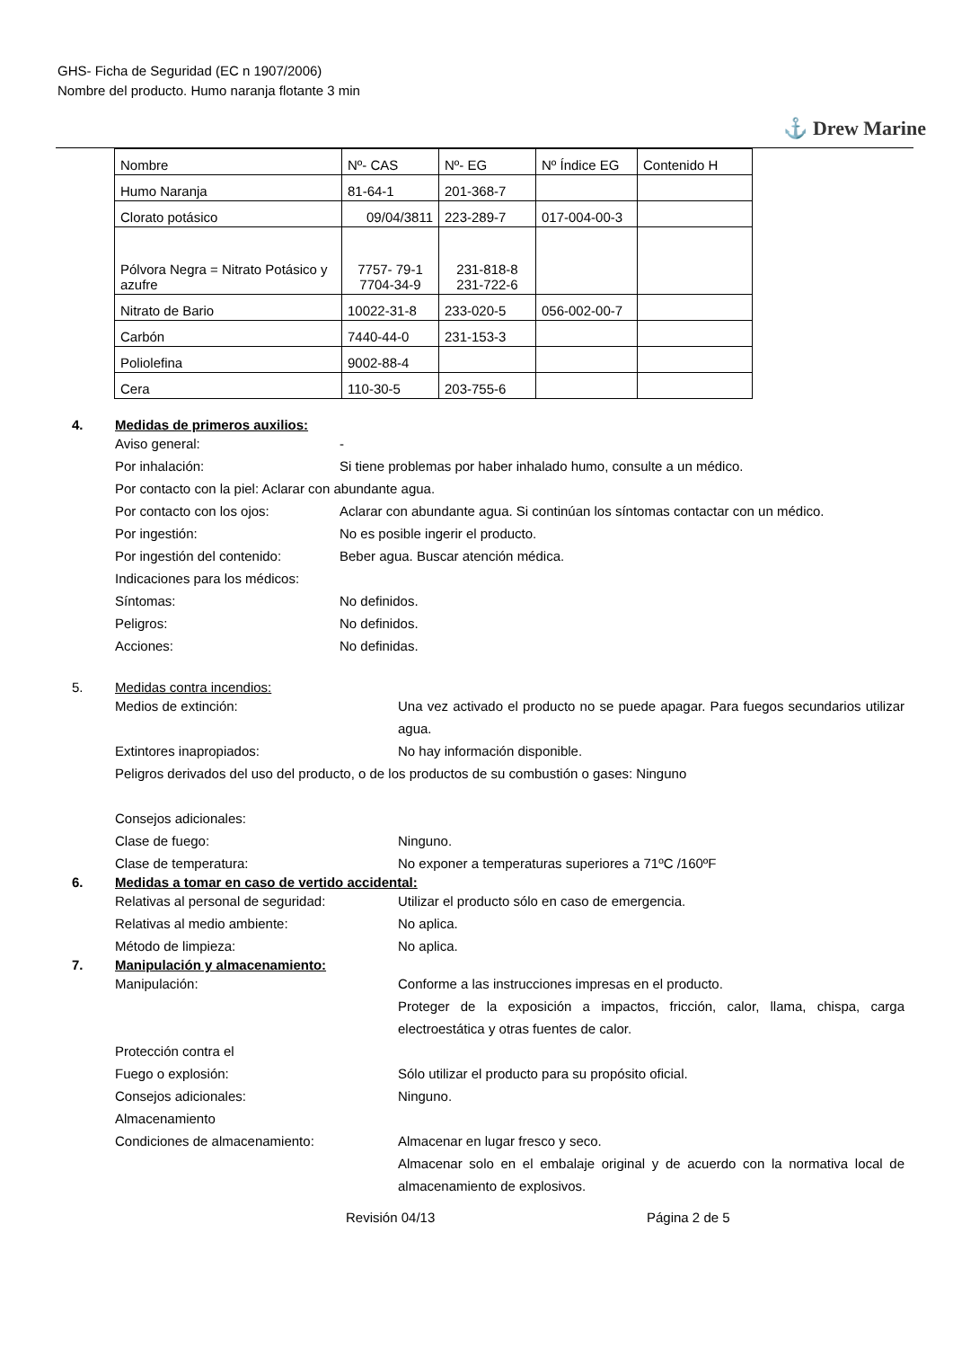GHS- Ficha de Seguridad (EC n 1907/2006)
Nombre del producto. Humo naranja flotante 3 min
⚓ Drew Marine
| Nombre | Nº- CAS | Nº- EG | Nº Índice EG | Contenido H |
| Humo Naranja | 81-64-1 | 201-368-7 | | |
| Clorato potásico | 09/04/3811 | 223-289-7 | 017-004-00-3 | |
| Pólvora Negra = Nitrato Potásico y azufre | 7757- 79-1 7704-34-9 | 231-818-8 231-722-6 | | |
| Nitrato de Bario | 10022-31-8 | 233-020-5 | 056-002-00-7 | |
| Carbón | 7440-44-0 | 231-153-3 | | |
| Poliolefina | 9002-88-4 | | | |
| Cera | 110-30-5 | 203-755-6 | | |
4. Medidas de primeros auxilios:
Aviso general: -
Por inhalación: Si tiene problemas por haber inhalado humo, consulte a un médico.
Por contacto con la piel: Aclarar con abundante agua.
Por contacto con los ojos: Aclarar con abundante agua. Si continúan los síntomas contactar con un médico.
Por ingestión: No es posible ingerir el producto.
Por ingestión del contenido: Beber agua. Buscar atención médica.
Indicaciones para los médicos:
Síntomas: No definidos.
Peligros: No definidos.
Acciones: No definidas.
5. Medidas contra incendios:
Medios de extinción: Una vez activado el producto no se puede apagar. Para fuegos secundarios utilizar agua.
Extintores inapropiados: No hay información disponible.
Peligros derivados del uso del producto, o de los productos de su combustión o gases: Ninguno
Consejos adicionales:
Clase de fuego: Ninguno.
Clase de temperatura: No exponer a temperaturas superiores a 71ºC /160ºF
6. Medidas a tomar en caso de vertido accidental:
Relativas al personal de seguridad: Utilizar el producto sólo en caso de emergencia.
Relativas al medio ambiente: No aplica.
Método de limpieza: No aplica.
7. Manipulación y almacenamiento:
Manipulación: Conforme a las instrucciones impresas en el producto.
Proteger de la exposición a impactos, fricción, calor, llama, chispa, carga electroestática y otras fuentes de calor.
Protección contra el
Fuego o explosión: Sólo utilizar el producto para su propósito oficial.
Consejos adicionales: Ninguno.
Almacenamiento
Condiciones de almacenamiento: Almacenar en lugar fresco y seco.
Almacenar solo en el embalaje original y de acuerdo con la normativa local de almacenamiento de explosivos.
Revisión 04/13 Página 2 de 5